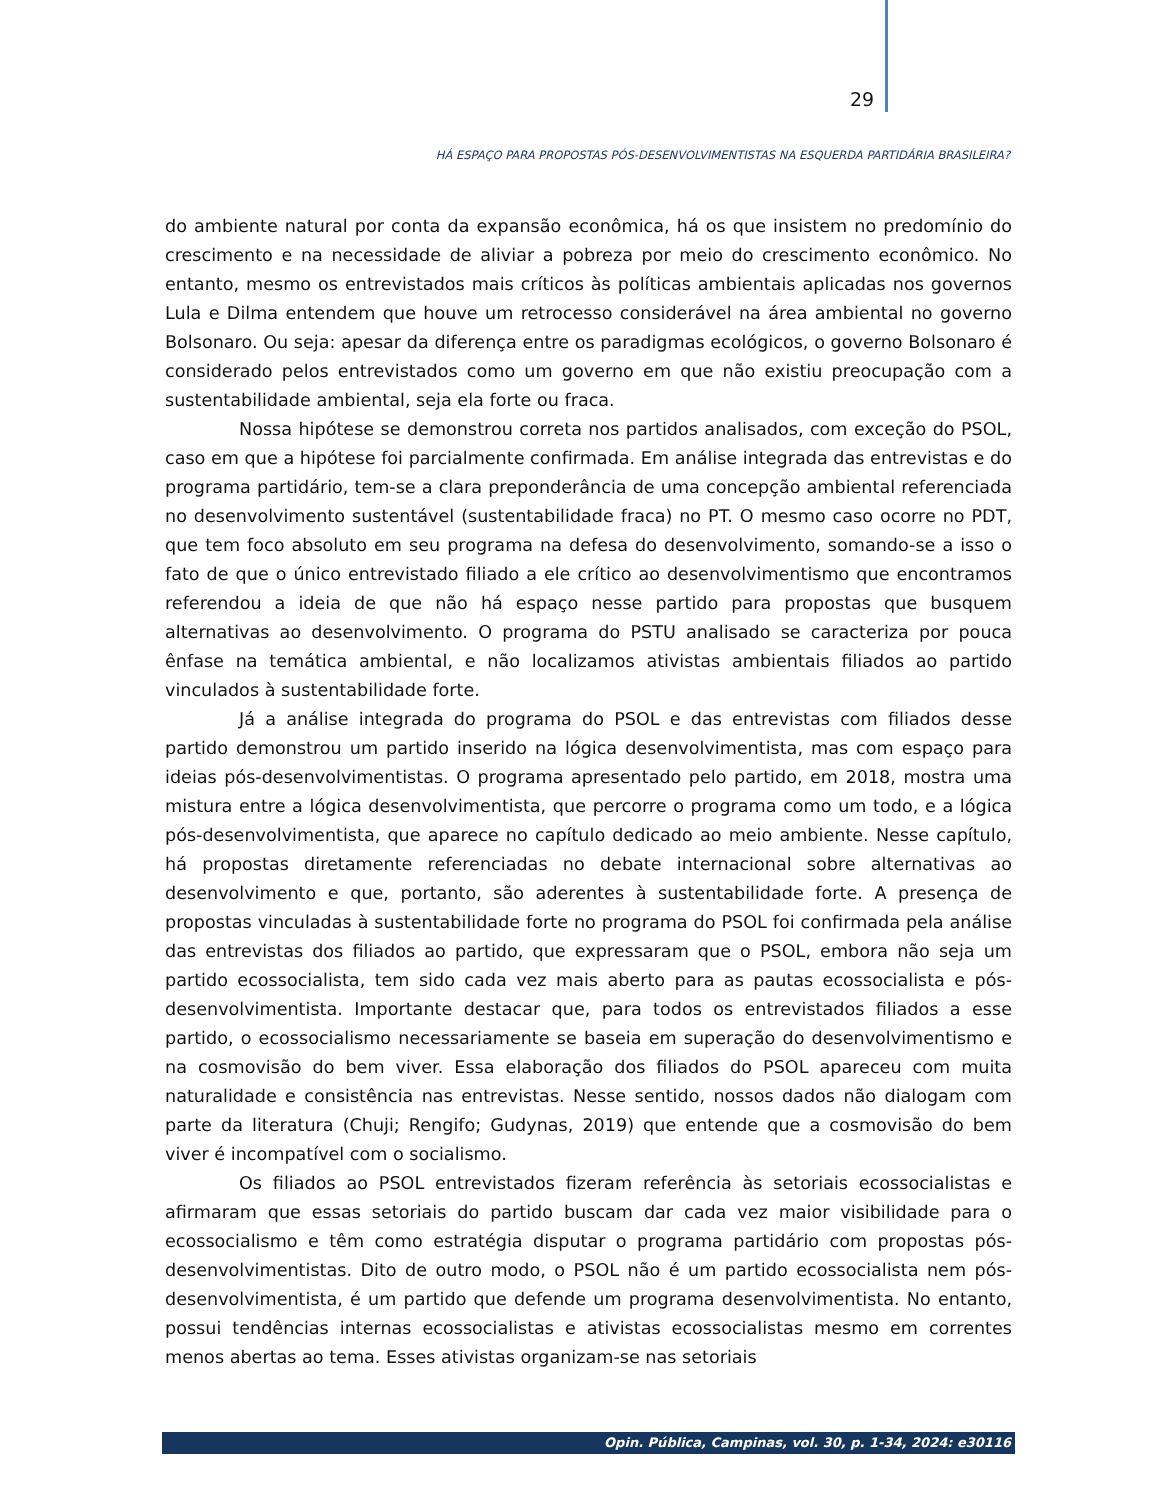29
HÁ ESPAÇO PARA PROPOSTAS PÓS-DESENVOLVIMENTISTAS NA ESQUERDA PARTIDÁRIA BRASILEIRA?
do ambiente natural por conta da expansão econômica, há os que insistem no predomínio do crescimento e na necessidade de aliviar a pobreza por meio do crescimento econômico. No entanto, mesmo os entrevistados mais críticos às políticas ambientais aplicadas nos governos Lula e Dilma entendem que houve um retrocesso considerável na área ambiental no governo Bolsonaro. Ou seja: apesar da diferença entre os paradigmas ecológicos, o governo Bolsonaro é considerado pelos entrevistados como um governo em que não existiu preocupação com a sustentabilidade ambiental, seja ela forte ou fraca.
Nossa hipótese se demonstrou correta nos partidos analisados, com exceção do PSOL, caso em que a hipótese foi parcialmente confirmada. Em análise integrada das entrevistas e do programa partidário, tem-se a clara preponderância de uma concepção ambiental referenciada no desenvolvimento sustentável (sustentabilidade fraca) no PT. O mesmo caso ocorre no PDT, que tem foco absoluto em seu programa na defesa do desenvolvimento, somando-se a isso o fato de que o único entrevistado filiado a ele crítico ao desenvolvimentismo que encontramos referendou a ideia de que não há espaço nesse partido para propostas que busquem alternativas ao desenvolvimento. O programa do PSTU analisado se caracteriza por pouca ênfase na temática ambiental, e não localizamos ativistas ambientais filiados ao partido vinculados à sustentabilidade forte.
Já a análise integrada do programa do PSOL e das entrevistas com filiados desse partido demonstrou um partido inserido na lógica desenvolvimentista, mas com espaço para ideias pós-desenvolvimentistas. O programa apresentado pelo partido, em 2018, mostra uma mistura entre a lógica desenvolvimentista, que percorre o programa como um todo, e a lógica pós-desenvolvimentista, que aparece no capítulo dedicado ao meio ambiente. Nesse capítulo, há propostas diretamente referenciadas no debate internacional sobre alternativas ao desenvolvimento e que, portanto, são aderentes à sustentabilidade forte. A presença de propostas vinculadas à sustentabilidade forte no programa do PSOL foi confirmada pela análise das entrevistas dos filiados ao partido, que expressaram que o PSOL, embora não seja um partido ecossocialista, tem sido cada vez mais aberto para as pautas ecossocialista e pós-desenvolvimentista. Importante destacar que, para todos os entrevistados filiados a esse partido, o ecossocialismo necessariamente se baseia em superação do desenvolvimentismo e na cosmovisão do bem viver. Essa elaboração dos filiados do PSOL apareceu com muita naturalidade e consistência nas entrevistas. Nesse sentido, nossos dados não dialogam com parte da literatura (Chuji; Rengifo; Gudynas, 2019) que entende que a cosmovisão do bem viver é incompatível com o socialismo.
Os filiados ao PSOL entrevistados fizeram referência às setoriais ecossocialistas e afirmaram que essas setoriais do partido buscam dar cada vez maior visibilidade para o ecossocialismo e têm como estratégia disputar o programa partidário com propostas pós-desenvolvimentistas. Dito de outro modo, o PSOL não é um partido ecossocialista nem pós-desenvolvimentista, é um partido que defende um programa desenvolvimentista. No entanto, possui tendências internas ecossocialistas e ativistas ecossocialistas mesmo em correntes menos abertas ao tema. Esses ativistas organizam-se nas setoriais
Opin. Pública, Campinas, vol. 30, p. 1-34, 2024: e30116